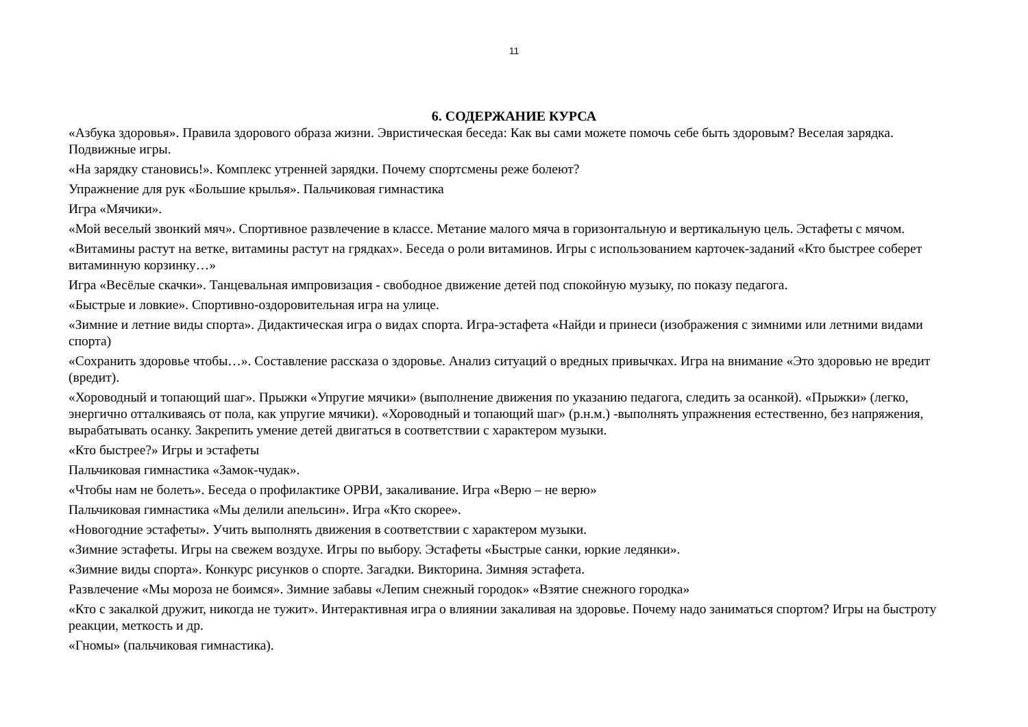11
6. СОДЕРЖАНИЕ КУРСА
«Азбука здоровья». Правила здорового образа жизни. Эвристическая беседа: Как вы сами можете помочь себе быть здоровым? Веселая зарядка. Подвижные игры.
«На зарядку становись!». Комплекс утренней зарядки. Почему спортсмены реже болеют?
Упражнение для рук «Большие крылья». Пальчиковая гимнастика
Игра «Мячики».
«Мой веселый звонкий мяч». Спортивное развлечение в классе. Метание малого мяча в горизонтальную и вертикальную цель. Эстафеты с мячом.
«Витамины растут на ветке, витамины растут на грядках». Беседа о роли витаминов. Игры с использованием карточек-заданий «Кто быстрее соберет витаминную корзинку…»
Игра «Весёлые скачки». Танцевальная импровизация - свободное движение детей под спокойную музыку, по показу педагога.
«Быстрые и ловкие». Спортивно-оздоровительная игра на улице.
«Зимние и летние виды спорта». Дидактическая игра о видах спорта. Игра-эстафета «Найди и принеси (изображения с зимними или летними видами спорта)
«Сохранить здоровье чтобы…». Составление рассказа о здоровье. Анализ ситуаций о вредных привычках. Игра на внимание «Это здоровью не вредит (вредит).
«Хороводный и топающий шаг». Прыжки «Упругие мячики» (выполнение движения по указанию педагога, следить за осанкой). «Прыжки» (легко, энергично отталкиваясь от пола, как упругие мячики). «Хороводный и топающий шаг» (р.н.м.) -выполнять упражнения естественно, без напряжения, вырабатывать осанку. Закрепить умение детей двигаться в соответствии с характером музыки.
«Кто быстрее?» Игры и эстафеты
Пальчиковая гимнастика «Замок-чудак».
«Чтобы нам не болеть». Беседа о профилактике ОРВИ, закаливание. Игра «Верю – не верю»
Пальчиковая гимнастика «Мы делили апельсин». Игра «Кто скорее».
«Новогодние эстафеты». Учить выполнять движения в соответствии с характером музыки.
«Зимние эстафеты. Игры на свежем воздухе. Игры по выбору. Эстафеты «Быстрые санки, юркие ледянки».
«Зимние виды спорта». Конкурс рисунков о спорте. Загадки. Викторина. Зимняя эстафета.
Развлечение «Мы мороза не боимся». Зимние забавы «Лепим снежный городок» «Взятие снежного городка»
«Кто с закалкой дружит, никогда не тужит». Интерактивная игра о влиянии закаливая на здоровье. Почему надо заниматься спортом? Игры на быстроту реакции, меткость и др.
«Гномы» (пальчиковая гимнастика).